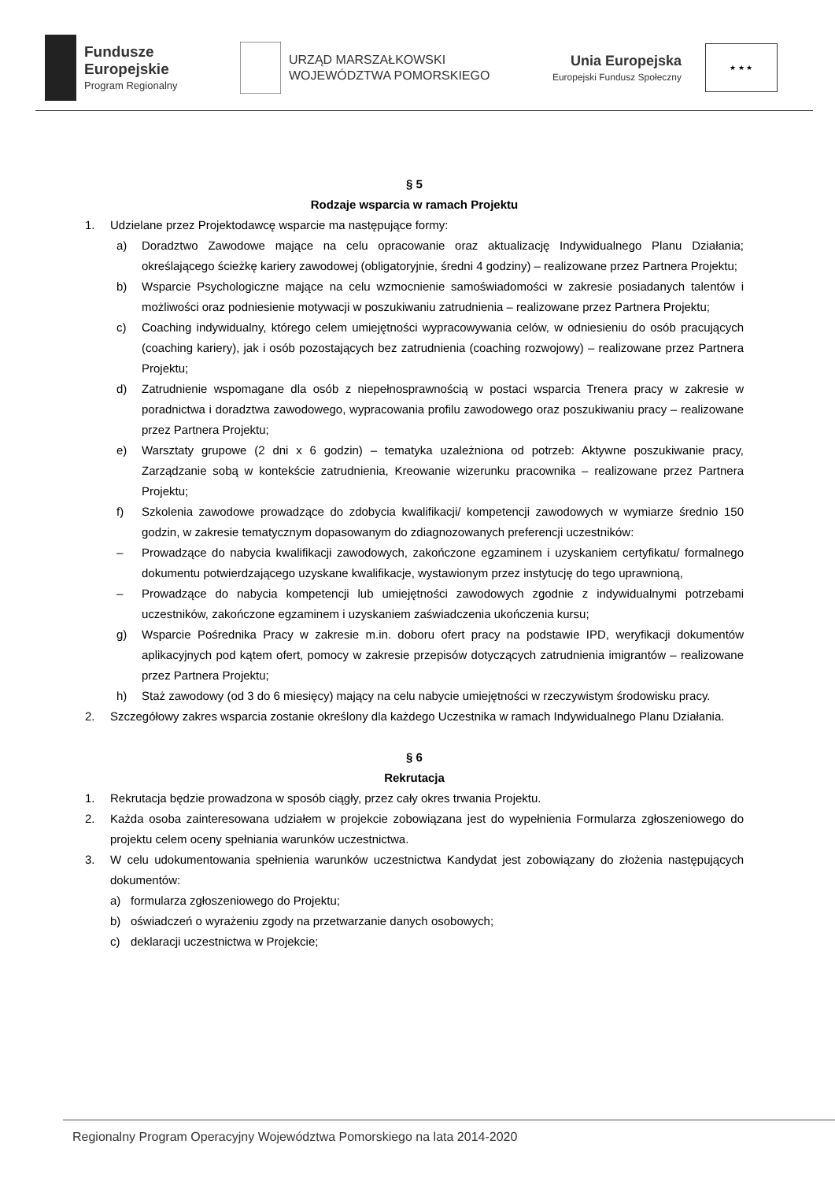Fundusze
Europejskie
Program Regionalny
URZĄD MARSZAŁKOWSKI
WOJEWÓDZTWA POMORSKIEGO
Unia Europejska
Europejski Fundusz Społeczny
★ ★ ★
§ 5
Rodzaje wsparcia w ramach Projektu
1. Udzielane przez Projektodawcę wsparcie ma następujące formy:
a) Doradztwo Zawodowe mające na celu opracowanie oraz aktualizację Indywidualnego Planu Działania; określającego ścieżkę kariery zawodowej (obligatoryjnie, średni 4 godziny) – realizowane przez Partnera Projektu;
b) Wsparcie Psychologiczne mające na celu wzmocnienie samoświadomości w zakresie posiadanych talentów i możliwości oraz podniesienie motywacji w poszukiwaniu zatrudnienia – realizowane przez Partnera Projektu;
c) Coaching indywidualny, którego celem umiejętności wypracowywania celów, w odniesieniu do osób pracujących (coaching kariery), jak i osób pozostających bez zatrudnienia (coaching rozwojowy) – realizowane przez Partnera Projektu;
d) Zatrudnienie wspomagane dla osób z niepełnosprawnością w postaci wsparcia Trenera pracy w zakresie w poradnictwa i doradztwa zawodowego, wypracowania profilu zawodowego oraz poszukiwaniu pracy – realizowane przez Partnera Projektu;
e) Warsztaty grupowe (2 dni x 6 godzin) – tematyka uzależniona od potrzeb: Aktywne poszukiwanie pracy, Zarządzanie sobą w kontekście zatrudnienia, Kreowanie wizerunku pracownika – realizowane przez Partnera Projektu;
f) Szkolenia zawodowe prowadzące do zdobycia kwalifikacji/ kompetencji zawodowych w wymiarze średnio 150 godzin, w zakresie tematycznym dopasowanym do zdiagnozowanych preferencji uczestników:
– Prowadzące do nabycia kwalifikacji zawodowych, zakończone egzaminem i uzyskaniem certyfikatu/ formalnego dokumentu potwierdzającego uzyskane kwalifikacje, wystawionym przez instytucję do tego uprawnioną,
– Prowadzące do nabycia kompetencji lub umiejętności zawodowych zgodnie z indywidualnymi potrzebami uczestników, zakończone egzaminem i uzyskaniem zaświadczenia ukończenia kursu;
g) Wsparcie Pośrednika Pracy w zakresie m.in. doboru ofert pracy na podstawie IPD, weryfikacji dokumentów aplikacyjnych pod kątem ofert, pomocy w zakresie przepisów dotyczących zatrudnienia imigrantów – realizowane przez Partnera Projektu;
h) Staż zawodowy (od 3 do 6 miesięcy) mający na celu nabycie umiejętności w rzeczywistym środowisku pracy.
2. Szczegółowy zakres wsparcia zostanie określony dla każdego Uczestnika w ramach Indywidualnego Planu Działania.
§ 6
Rekrutacja
1. Rekrutacja będzie prowadzona w sposób ciągły, przez cały okres trwania Projektu.
2. Każda osoba zainteresowana udziałem w projekcie zobowiązana jest do wypełnienia Formularza zgłoszeniowego do projektu celem oceny spełniania warunków uczestnictwa.
3. W celu udokumentowania spełnienia warunków uczestnictwa Kandydat jest zobowiązany do złożenia następujących dokumentów:
a) formularza zgłoszeniowego do Projektu;
b) oświadczeń o wyrażeniu zgody na przetwarzanie danych osobowych;
c) deklaracji uczestnictwa w Projekcie;
Regionalny Program Operacyjny Województwa Pomorskiego na lata 2014-2020